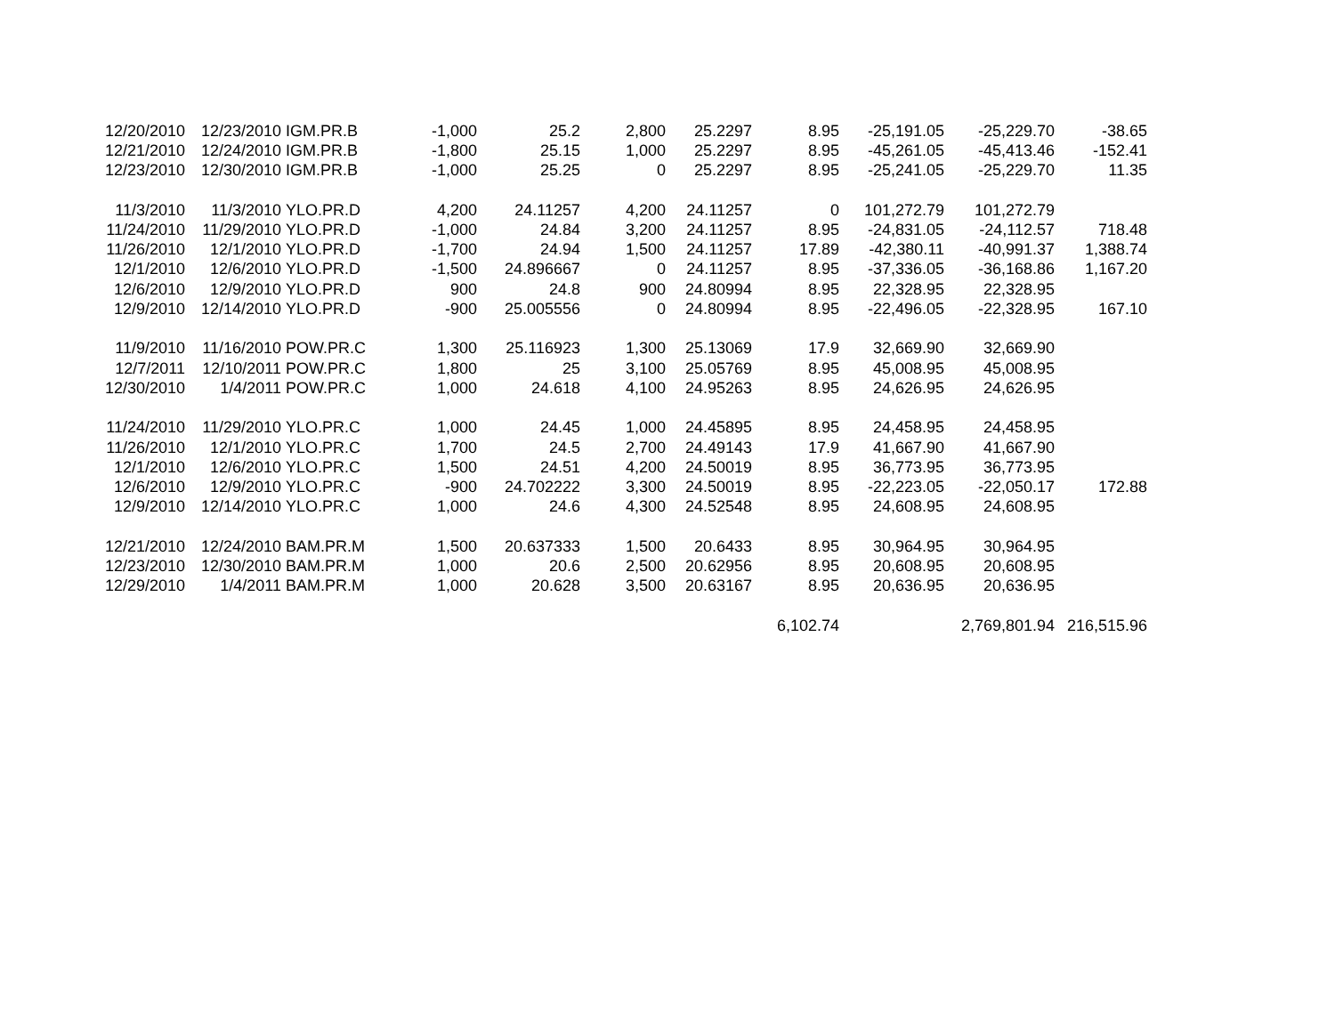| 12/20/2010 | 12/23/2010 | IGM.PR.B | -1,000 | 25.2 | 2,800 | 25.2297 | 8.95 | -25,191.05 | -25,229.70 | -38.65 |
| 12/21/2010 | 12/24/2010 | IGM.PR.B | -1,800 | 25.15 | 1,000 | 25.2297 | 8.95 | -45,261.05 | -45,413.46 | -152.41 |
| 12/23/2010 | 12/30/2010 | IGM.PR.B | -1,000 | 25.25 | 0 | 25.2297 | 8.95 | -25,241.05 | -25,229.70 | 11.35 |
| 11/3/2010 | 11/3/2010 | YLO.PR.D | 4,200 | 24.11257 | 4,200 | 24.11257 | 0 | 101,272.79 | 101,272.79 | |
| 11/24/2010 | 11/29/2010 | YLO.PR.D | -1,000 | 24.84 | 3,200 | 24.11257 | 8.95 | -24,831.05 | -24,112.57 | 718.48 |
| 11/26/2010 | 12/1/2010 | YLO.PR.D | -1,700 | 24.94 | 1,500 | 24.11257 | 17.89 | -42,380.11 | -40,991.37 | 1,388.74 |
| 12/1/2010 | 12/6/2010 | YLO.PR.D | -1,500 | 24.896667 | 0 | 24.11257 | 8.95 | -37,336.05 | -36,168.86 | 1,167.20 |
| 12/6/2010 | 12/9/2010 | YLO.PR.D | 900 | 24.8 | 900 | 24.80994 | 8.95 | 22,328.95 | 22,328.95 | |
| 12/9/2010 | 12/14/2010 | YLO.PR.D | -900 | 25.005556 | 0 | 24.80994 | 8.95 | -22,496.05 | -22,328.95 | 167.10 |
| 11/9/2010 | 11/16/2010 | POW.PR.C | 1,300 | 25.116923 | 1,300 | 25.13069 | 17.9 | 32,669.90 | 32,669.90 | |
| 12/7/2011 | 12/10/2011 | POW.PR.C | 1,800 | 25 | 3,100 | 25.05769 | 8.95 | 45,008.95 | 45,008.95 | |
| 12/30/2010 | 1/4/2011 | POW.PR.C | 1,000 | 24.618 | 4,100 | 24.95263 | 8.95 | 24,626.95 | 24,626.95 | |
| 11/24/2010 | 11/29/2010 | YLO.PR.C | 1,000 | 24.45 | 1,000 | 24.45895 | 8.95 | 24,458.95 | 24,458.95 | |
| 11/26/2010 | 12/1/2010 | YLO.PR.C | 1,700 | 24.5 | 2,700 | 24.49143 | 17.9 | 41,667.90 | 41,667.90 | |
| 12/1/2010 | 12/6/2010 | YLO.PR.C | 1,500 | 24.51 | 4,200 | 24.50019 | 8.95 | 36,773.95 | 36,773.95 | |
| 12/6/2010 | 12/9/2010 | YLO.PR.C | -900 | 24.702222 | 3,300 | 24.50019 | 8.95 | -22,223.05 | -22,050.17 | 172.88 |
| 12/9/2010 | 12/14/2010 | YLO.PR.C | 1,000 | 24.6 | 4,300 | 24.52548 | 8.95 | 24,608.95 | 24,608.95 | |
| 12/21/2010 | 12/24/2010 | BAM.PR.M | 1,500 | 20.637333 | 1,500 | 20.6433 | 8.95 | 30,964.95 | 30,964.95 | |
| 12/23/2010 | 12/30/2010 | BAM.PR.M | 1,000 | 20.6 | 2,500 | 20.62956 | 8.95 | 20,608.95 | 20,608.95 | |
| 12/29/2010 | 1/4/2011 | BAM.PR.M | 1,000 | 20.628 | 3,500 | 20.63167 | 8.95 | 20,636.95 | 20,636.95 | |
| | | | | | | | 6,102.74 | | 2,769,801.94 | 216,515.96 |